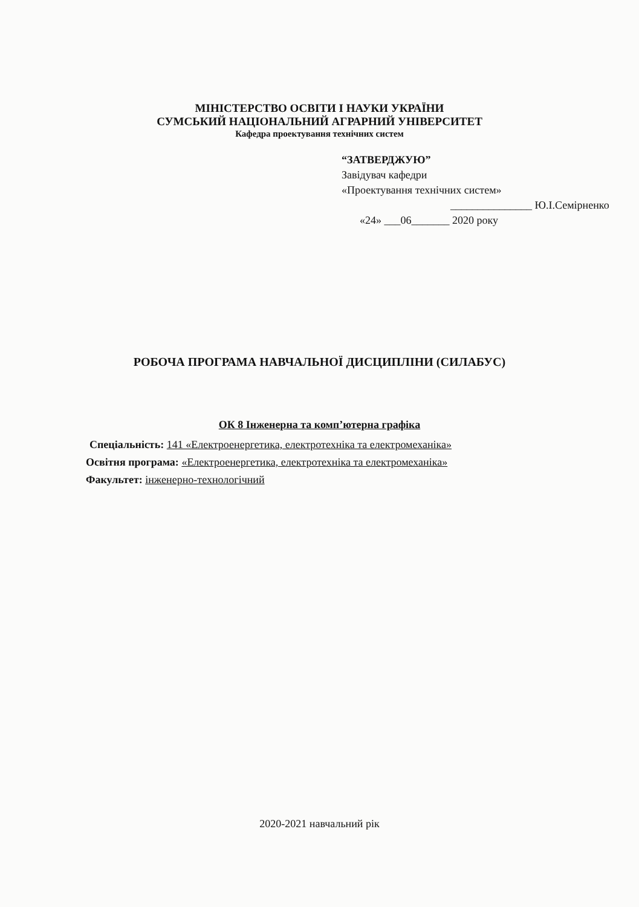МІНІСТЕРСТВО ОСВІТИ І НАУКИ УКРАЇНИ
СУМСЬКИЙ НАЦІОНАЛЬНИЙ АГРАРНИЙ УНІВЕРСИТЕТ
Кафедра проектування технічних систем
“ЗАТВЕРДЖУЮ”
Завідувач кафедри
«Проектування технічних систем»
_______________ Ю.І.Семірненко
«24» ___06_______ 2020 року
РОБОЧА ПРОГРАМА НАВЧАЛЬНОЇ ДИСЦИПЛІНИ (СИЛАБУС)
ОК 8 Інженерна та комп’ютерна графіка
Спеціальність: 141 «Електроенергетика, електротехніка та електромеханіка»
Освітня програма: «Електроенергетика, електротехніка та електромеханіка»
Факультет: інженерно-технологічний
2020-2021 навчальний рік